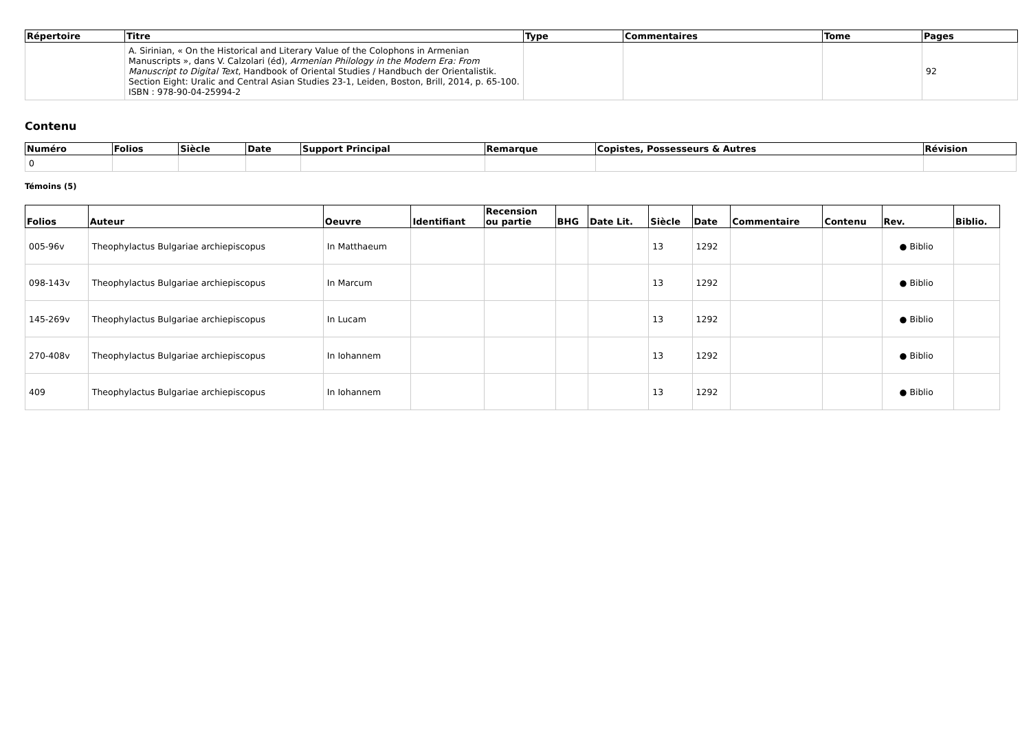| Répertoire | Titre | Type | Commentaires | Tome | Pages |
| --- | --- | --- | --- | --- | --- |
| | A. Sirinian, « On the Historical and Literary Value of the Colophons in Armenian Manuscripts », dans V. Calzolari (éd), Armenian Philology in the Modern Era: From Manuscript to Digital Text , Handbook of Oriental Studies / Handbuch der Orientalistik. Section Eight: Uralic and Central Asian Studies 23-1, Leiden, Boston, Brill, 2014, p. 65-100. ISBN : 978-90-04-25994-2 | | | | 92 |
Contenu
| Numéro | Folios | Siècle | Date | Support Principal | Remarque | Copistes, Possesseurs & Autres | Révision |
| --- | --- | --- | --- | --- | --- | --- | --- |
| 0 | | | | | | | |
Témoins (5)
| Folios | Auteur | Oeuvre | Identifiant | Recension ou partie | BHG | Date Lit. | Siècle | Date | Commentaire | Contenu | Rev. | Biblio. |
| --- | --- | --- | --- | --- | --- | --- | --- | --- | --- | --- | --- | --- |
| 005-96v | Theophylactus Bulgariae archiepiscopus | In Matthaeum | | | | | 13 | 1292 | | | ● Biblio | |
| 098-143v | Theophylactus Bulgariae archiepiscopus | In Marcum | | | | | 13 | 1292 | | | ● Biblio | |
| 145-269v | Theophylactus Bulgariae archiepiscopus | In Lucam | | | | | 13 | 1292 | | | ● Biblio | |
| 270-408v | Theophylactus Bulgariae archiepiscopus | In Iohannem | | | | | 13 | 1292 | | | ● Biblio | |
| 409 | Theophylactus Bulgariae archiepiscopus | In Iohannem | | | | | 13 | 1292 | | | ● Biblio | |